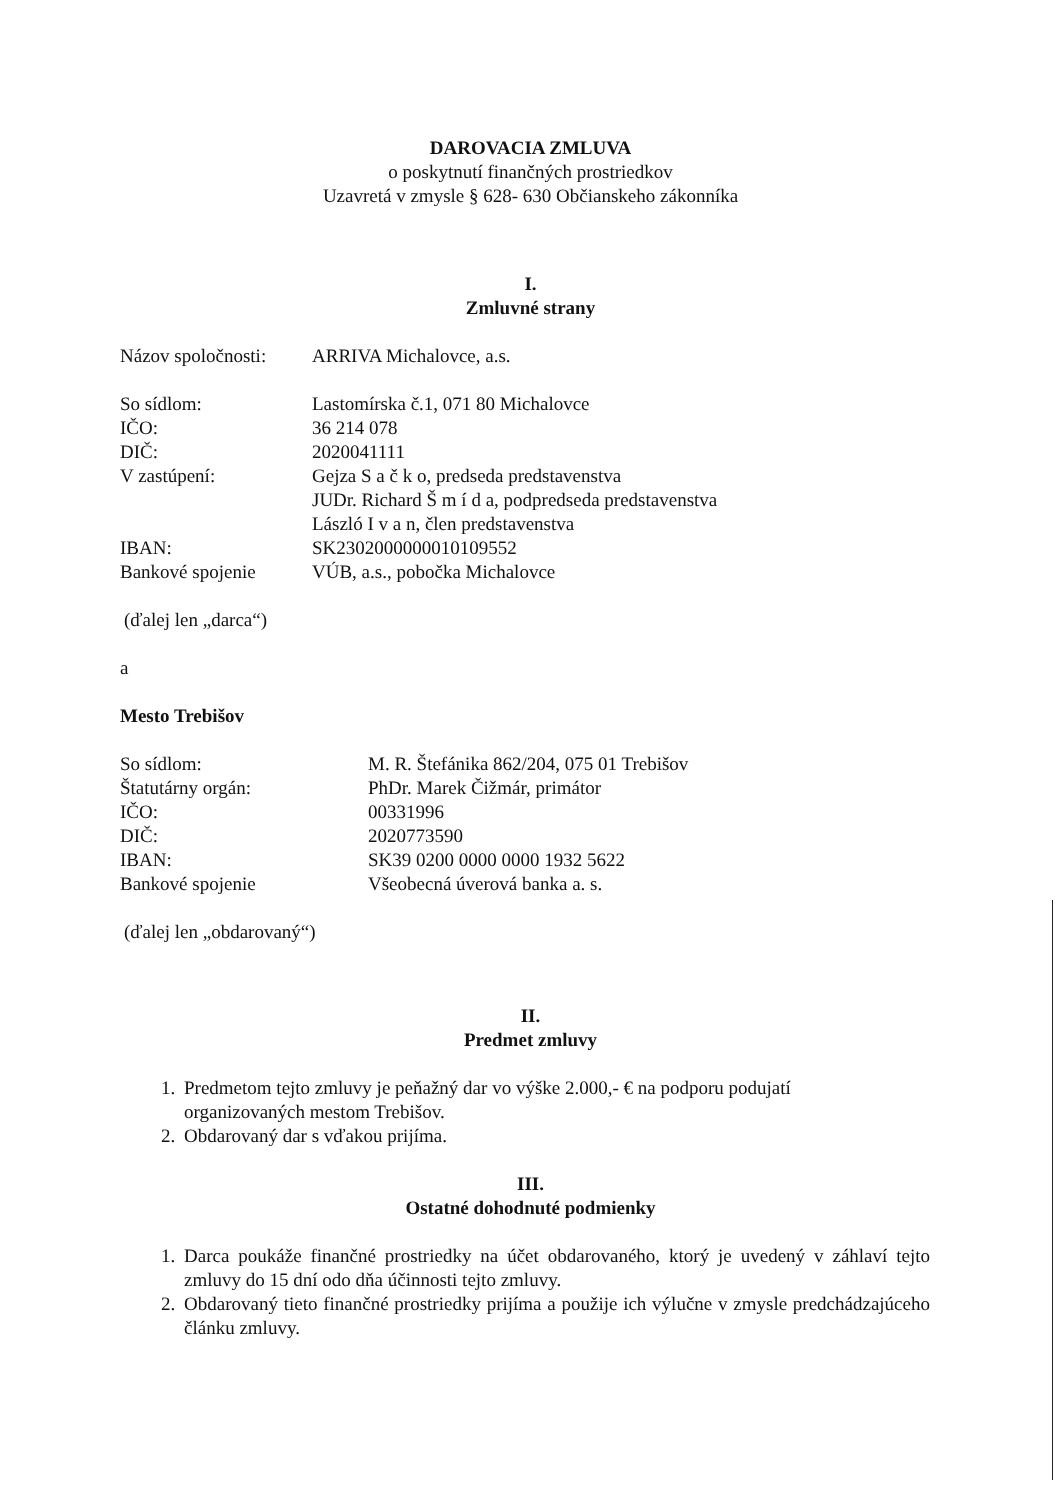DAROVACIA ZMLUVA
o poskytnutí finančných prostriedkov
Uzavretá v zmysle § 628- 630 Občianskeho zákonníka
I.
Zmluvné strany
| Názov spoločnosti: | ARRIVA Michalovce, a.s. |
| So sídlom: | Lastomírska č.1, 071 80 Michalovce |
| IČO: | 36 214 078 |
| DIČ: | 2020041111 |
| V zastúpení: | Gejza S a č k o, predseda predstavenstva JUDr. Richard Š m í d a, podpredseda predstavenstva László I v a n, člen predstavenstva |
| IBAN: | SK2302000000010109552 |
| Bankové spojenie | VÚB, a.s., pobočka Michalovce |
(ďalej len „darca“)
a
Mesto Trebišov
| So sídlom: | M. R. Štefánika 862/204, 075 01 Trebišov |
| Štatutárny orgán: | PhDr. Marek Čižmár, primátor |
| IČO: | 00331996 |
| DIČ: | 2020773590 |
| IBAN: | SK39 0200 0000 0000 1932 5622 |
| Bankové spojenie | Všeobecná úverová banka a. s. |
(ďalej len „obdarovaný“)
II.
Predmet zmluvy
1. Predmetom tejto zmluvy je peňažný dar vo výške 2.000,- € na podporu podujatí organizovaných mestom Trebišov.
2. Obdarovaný dar s vďakou prijíma.
III.
Ostatné dohodnuté podmienky
1. Darca poukáže finančné prostriedky na účet obdarovaného, ktorý je uvedený v záhlaví tejto zmluvy do 15 dní odo dňa účinnosti tejto zmluvy.
2. Obdarovaný tieto finančné prostriedky prijíma a použije ich výlučne v zmysle predchádzajúceho článku zmluvy.